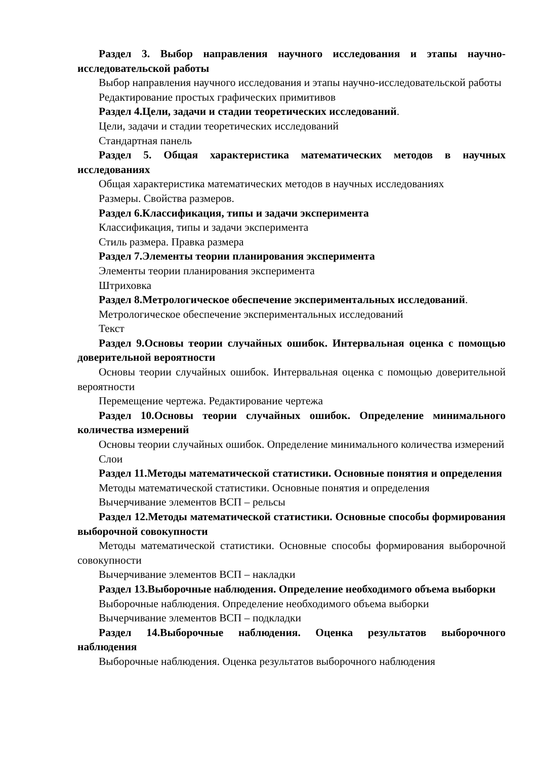Раздел 3. Выбор направления научного исследования и этапы научно-исследовательской работы
Выбор направления научного исследования и этапы научно-исследовательской работы
Редактирование простых графических примитивов
Раздел 4.Цели, задачи и стадии теоретических исследований.
Цели, задачи и стадии теоретических исследований
Стандартная панель
Раздел 5. Общая характеристика математических методов в научных исследованиях
Общая характеристика математических методов в научных исследованиях
Размеры. Свойства размеров.
Раздел 6.Классификация, типы и задачи эксперимента
Классификация, типы и задачи эксперимента
Стиль размера. Правка размера
Раздел 7.Элементы теории планирования эксперимента
Элементы теории планирования эксперимента
Штриховка
Раздел 8.Метрологическое обеспечение экспериментальных исследований.
Метрологическое обеспечение экспериментальных исследований
Текст
Раздел 9.Основы теории случайных ошибок. Интервальная оценка с помощью доверительной вероятности
Основы теории случайных ошибок. Интервальная оценка с помощью доверительной вероятности
Перемещение чертежа. Редактирование чертежа
Раздел 10.Основы теории случайных ошибок. Определение минимального количества измерений
Основы теории случайных ошибок. Определение минимального количества измерений
Слои
Раздел 11.Методы математической статистики. Основные понятия и определения
Методы математической статистики. Основные понятия и определения
Вычерчивание элементов ВСП – рельсы
Раздел 12.Методы математической статистики. Основные способы формирования выборочной совокупности
Методы математической статистики. Основные способы формирования выборочной совокупности
Вычерчивание элементов ВСП – накладки
Раздел 13.Выборочные наблюдения. Определение необходимого объема выборки
Выборочные наблюдения. Определение необходимого объема выборки
Вычерчивание элементов ВСП – подкладки
Раздел 14.Выборочные наблюдения. Оценка результатов выборочного наблюдения
Выборочные наблюдения. Оценка результатов выборочного наблюдения